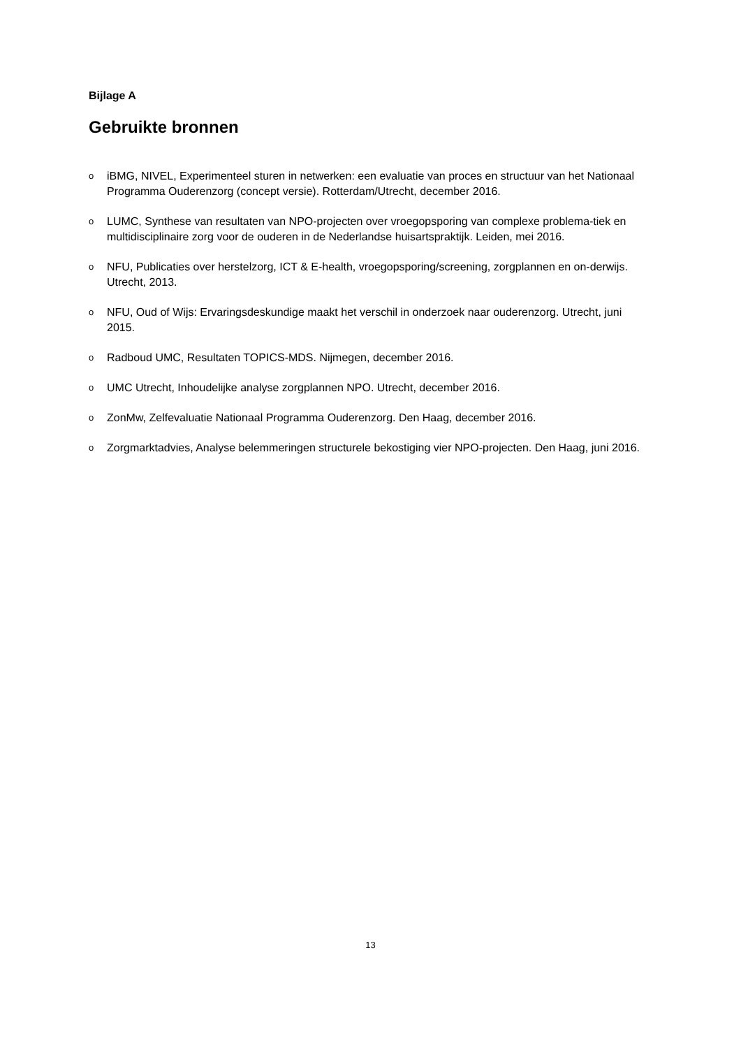Bijlage A
Gebruikte bronnen
oiBMG, NIVEL, Experimenteel sturen in netwerken: een evaluatie van proces en structuur van het Nationaal Programma Ouderenzorg (concept versie). Rotterdam/Utrecht, december 2016.
o LUMC, Synthese van resultaten van NPO-projecten over vroegopsporing van complexe problema-tiek en multidisciplinaire zorg voor de ouderen in de Nederlandse huisartspraktijk. Leiden, mei 2016.
o NFU, Publicaties over herstelzorg, ICT & E-health, vroegopsporing/screening, zorgplannen en on-derwijs. Utrecht, 2013.
o NFU, Oud of Wijs: Ervaringsdeskundige maakt het verschil in onderzoek naar ouderenzorg. Utrecht, juni 2015.
o Radboud UMC, Resultaten TOPICS-MDS. Nijmegen, december 2016.
o UMC Utrecht, Inhoudelijke analyse zorgplannen NPO. Utrecht, december 2016.
o ZonMw, Zelfevaluatie Nationaal Programma Ouderenzorg. Den Haag, december 2016.
o Zorgmarktadvies, Analyse belemmeringen structurele bekostiging vier NPO-projecten. Den Haag, juni 2016.
13